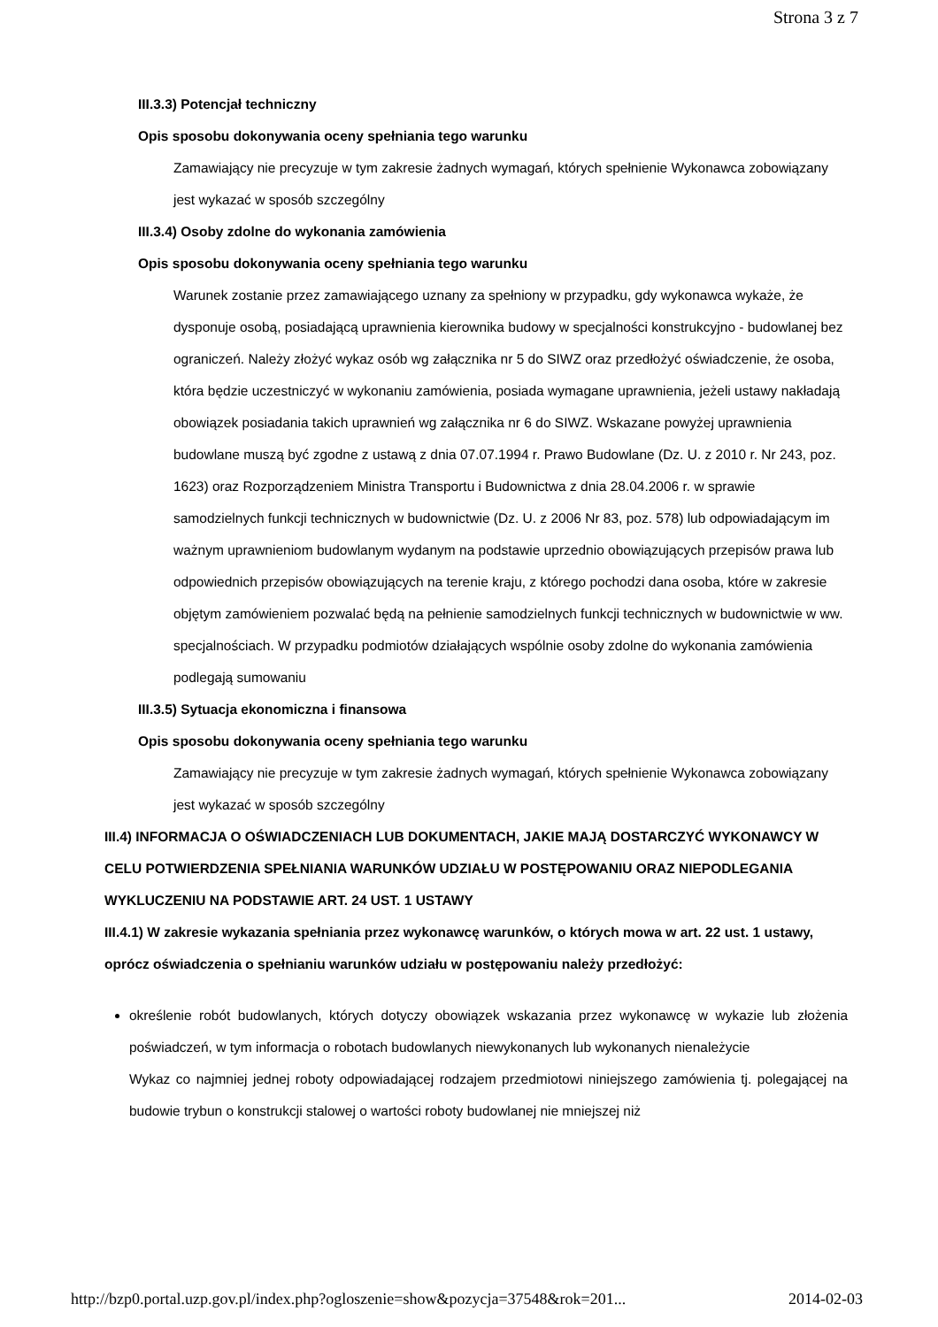Strona 3 z 7
III.3.3) Potencjał techniczny
Opis sposobu dokonywania oceny spełniania tego warunku
Zamawiający nie precyzuje w tym zakresie żadnych wymagań, których spełnienie Wykonawca zobowiązany jest wykazać w sposób szczególny
III.3.4) Osoby zdolne do wykonania zamówienia
Opis sposobu dokonywania oceny spełniania tego warunku
Warunek zostanie przez zamawiającego uznany za spełniony w przypadku, gdy wykonawca wykaże, że dysponuje osobą, posiadającą uprawnienia kierownika budowy w specjalności konstrukcyjno - budowlanej bez ograniczeń. Należy złożyć wykaz osób wg załącznika nr 5 do SIWZ oraz przedłożyć oświadczenie, że osoba, która będzie uczestniczyć w wykonaniu zamówienia, posiada wymagane uprawnienia, jeżeli ustawy nakładają obowiązek posiadania takich uprawnień wg załącznika nr 6 do SIWZ. Wskazane powyżej uprawnienia budowlane muszą być zgodne z ustawą z dnia 07.07.1994 r. Prawo Budowlane (Dz. U. z 2010 r. Nr 243, poz. 1623) oraz Rozporządzeniem Ministra Transportu i Budownictwa z dnia 28.04.2006 r. w sprawie samodzielnych funkcji technicznych w budownictwie (Dz. U. z 2006 Nr 83, poz. 578) lub odpowiadającym im ważnym uprawnieniom budowlanym wydanym na podstawie uprzednio obowiązujących przepisów prawa lub odpowiednich przepisów obowiązujących na terenie kraju, z którego pochodzi dana osoba, które w zakresie objętym zamówieniem pozwalać będą na pełnienie samodzielnych funkcji technicznych w budownictwie w ww. specjalnościach. W przypadku podmiotów działających wspólnie osoby zdolne do wykonania zamówienia podlegają sumowaniu
III.3.5) Sytuacja ekonomiczna i finansowa
Opis sposobu dokonywania oceny spełniania tego warunku
Zamawiający nie precyzuje w tym zakresie żadnych wymagań, których spełnienie Wykonawca zobowiązany jest wykazać w sposób szczególny
III.4) INFORMACJA O OŚWIADCZENIACH LUB DOKUMENTACH, JAKIE MAJĄ DOSTARCZYĆ WYKONAWCY W CELU POTWIERDZENIA SPEŁNIANIA WARUNKÓW UDZIAŁU W POSTĘPOWANIU ORAZ NIEPODLEGANIA WYKLUCZENIU NA PODSTAWIE ART. 24 UST. 1 USTAWY
III.4.1) W zakresie wykazania spełniania przez wykonawcę warunków, o których mowa w art. 22 ust. 1 ustawy, oprócz oświadczenia o spełnianiu warunków udziału w postępowaniu należy przedłożyć:
określenie robót budowlanych, których dotyczy obowiązek wskazania przez wykonawcę w wykazie lub złożenia poświadczeń, w tym informacja o robotach budowlanych niewykonanych lub wykonanych nienależycie
Wykaz co najmniej jednej roboty odpowiadającej rodzajem przedmiotowi niniejszego zamówienia tj. polegającej na budowie trybun o konstrukcji stalowej o wartości roboty budowlanej nie mniejszej niż
http://bzp0.portal.uzp.gov.pl/index.php?ogloszenie=show&pozycja=37548&rok=201... 2014-02-03